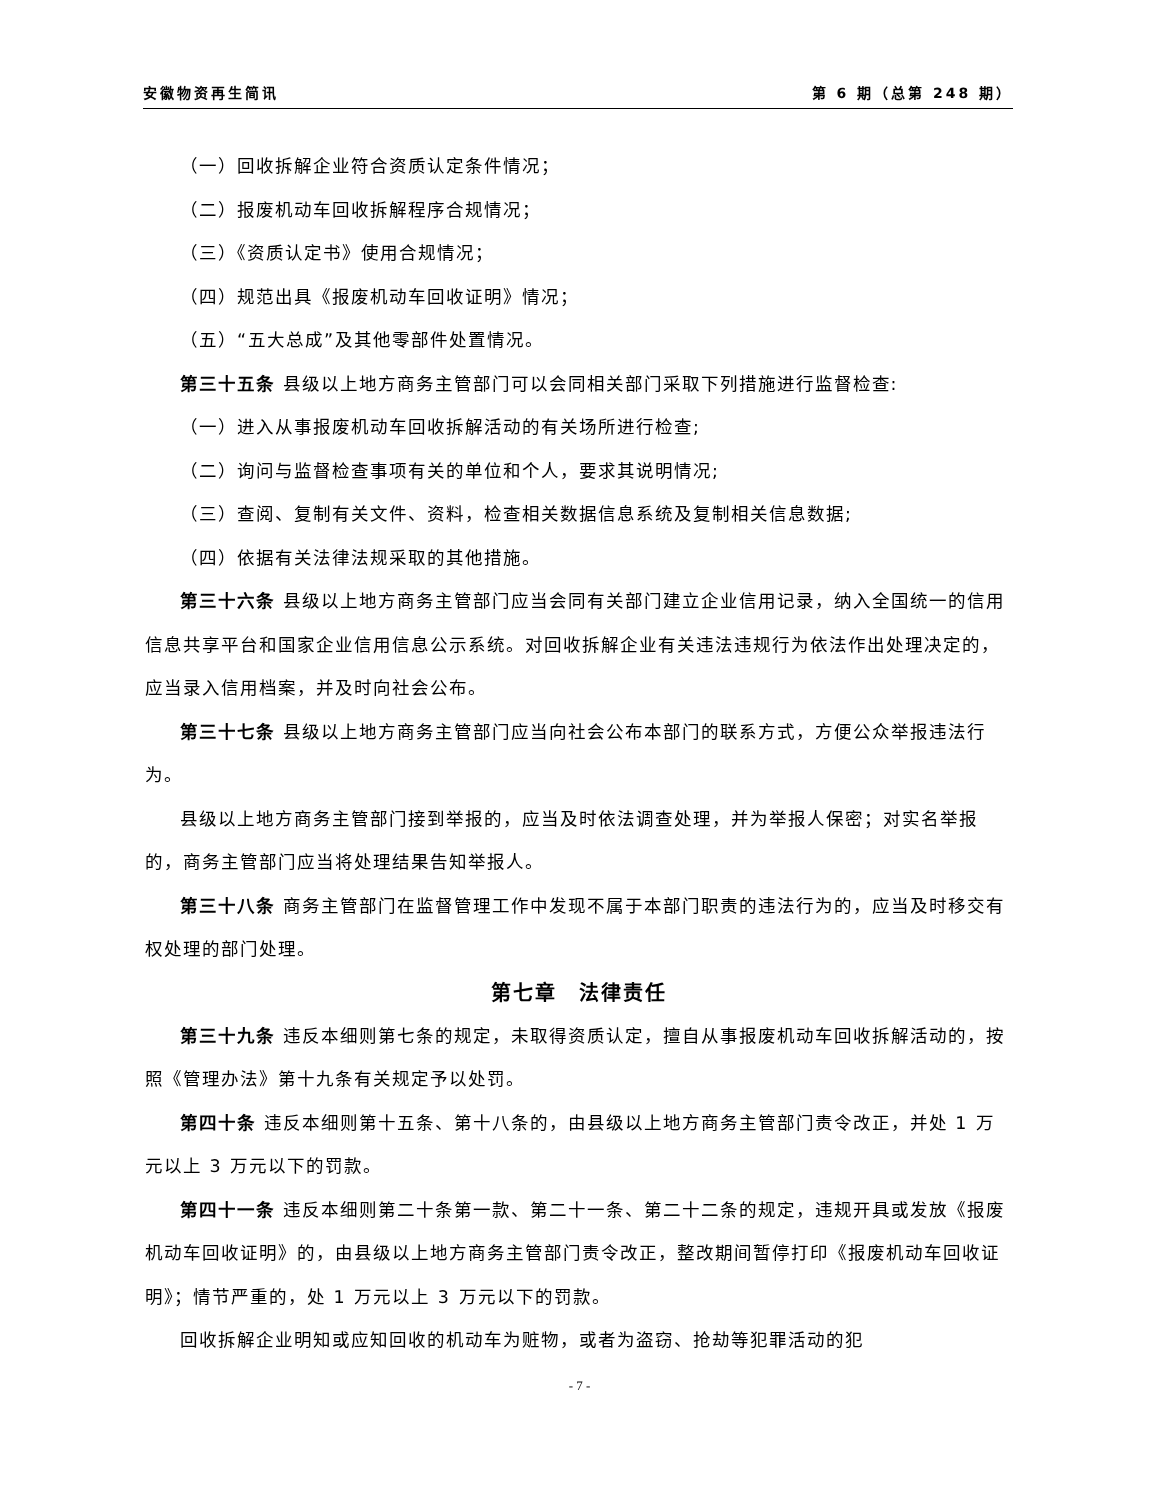安徽物资再生简讯 第 6 期（总第 248 期）
（一）回收拆解企业符合资质认定条件情况；
（二）报废机动车回收拆解程序合规情况；
（三）《资质认定书》使用合规情况；
（四）规范出具《报废机动车回收证明》情况；
（五）“五大总成”及其他零部件处置情况。
第三十五条 县级以上地方商务主管部门可以会同相关部门采取下列措施进行监督检查:
（一）进入从事报废机动车回收拆解活动的有关场所进行检查;
（二）询问与监督检查事项有关的单位和个人，要求其说明情况;
（三）查阅、复制有关文件、资料，检查相关数据信息系统及复制相关信息数据;
（四）依据有关法律法规采取的其他措施。
第三十六条 县级以上地方商务主管部门应当会同有关部门建立企业信用记录，纳入全国统一的信用信息共享平台和国家企业信用信息公示系统。对回收拆解企业有关违法违规行为依法作出处理决定的，应当录入信用档案，并及时向社会公布。
第三十七条 县级以上地方商务主管部门应当向社会公布本部门的联系方式，方便公众举报违法行为。
县级以上地方商务主管部门接到举报的，应当及时依法调查处理，并为举报人保密；对实名举报的，商务主管部门应当将处理结果告知举报人。
第三十八条 商务主管部门在监督管理工作中发现不属于本部门职责的违法行为的，应当及时移交有权处理的部门处理。
第七章　法律责任
第三十九条 违反本细则第七条的规定，未取得资质认定，擅自从事报废机动车回收拆解活动的，按照《管理办法》第十九条有关规定予以处罚。
第四十条 违反本细则第十五条、第十八条的，由县级以上地方商务主管部门责令改正，并处 1 万元以上 3 万元以下的罚款。
第四十一条 违反本细则第二十条第一款、第二十一条、第二十二条的规定，违规开具或发放《报废机动车回收证明》的，由县级以上地方商务主管部门责令改正，整改期间暂停打印《报废机动车回收证明》；情节严重的，处 1 万元以上 3 万元以下的罚款。
回收拆解企业明知或应知回收的机动车为赃物，或者为盗窃、抢劫等犯罪活动的犯
- 7 -